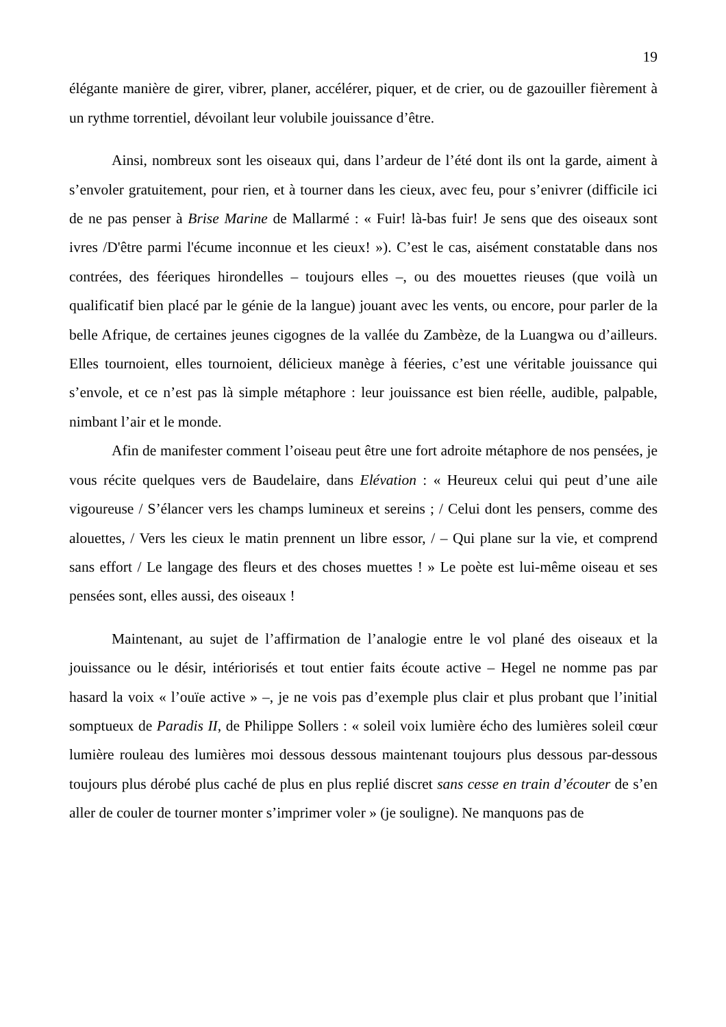19
élégante manière de girer, vibrer, planer, accélérer, piquer, et de crier, ou de gazouiller fièrement à un rythme torrentiel, dévoilant leur volubile jouissance d’être.
Ainsi, nombreux sont les oiseaux qui, dans l’ardeur de l’été dont ils ont la garde, aiment à s’envoler gratuitement, pour rien, et à tourner dans les cieux, avec feu, pour s’enivrer (difficile ici de ne pas penser à Brise Marine de Mallarmé : « Fuir! là-bas fuir! Je sens que des oiseaux sont ivres /D'être parmi l'écume inconnue et les cieux! »). C’est le cas, aisément constatable dans nos contrées, des féeriques hirondelles – toujours elles –, ou des mouettes rieuses (que voilà un qualificatif bien placé par le génie de la langue) jouant avec les vents, ou encore, pour parler de la belle Afrique, de certaines jeunes cigognes de la vallée du Zambèze, de la Luangwa ou d’ailleurs. Elles tournoient, elles tournoient, délicieux manège à féeries, c’est une véritable jouissance qui s’envole, et ce n’est pas là simple métaphore : leur jouissance est bien réelle, audible, palpable, nimbant l’air et le monde.
Afin de manifester comment l’oiseau peut être une fort adroite métaphore de nos pensées, je vous récite quelques vers de Baudelaire, dans Elévation : « Heureux celui qui peut d’une aile vigoureuse / S’élancer vers les champs lumineux et sereins ; / Celui dont les pensers, comme des alouettes, / Vers les cieux le matin prennent un libre essor, / – Qui plane sur la vie, et comprend sans effort / Le langage des fleurs et des choses muettes ! » Le poète est lui-même oiseau et ses pensées sont, elles aussi, des oiseaux !
Maintenant, au sujet de l’affirmation de l’analogie entre le vol plané des oiseaux et la jouissance ou le désir, intériorisés et tout entier faits écoute active – Hegel ne nomme pas par hasard la voix « l’ouïe active » –, je ne vois pas d’exemple plus clair et plus probant que l’initial somptueux de Paradis II, de Philippe Sollers : « soleil voix lumière écho des lumières soleil cœur lumière rouleau des lumières moi dessous dessous maintenant toujours plus dessous par-dessous toujours plus dérobé plus caché de plus en plus replié discret sans cesse en train d’écouter de s’en aller de couler de tourner monter s’imprimer voler » (je souligne). Ne manquons pas de